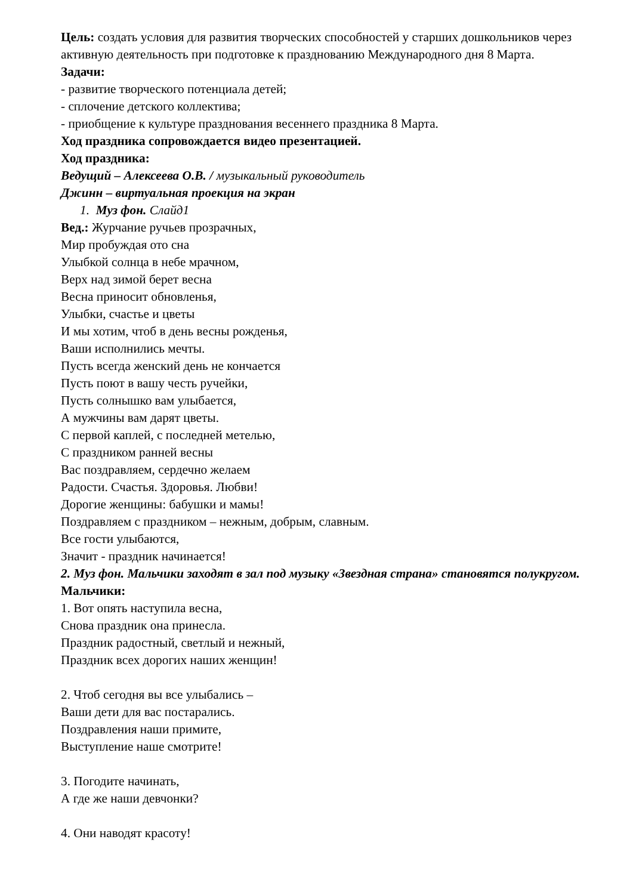Цель: создать условия для развития творческих способностей у старших дошкольников через активную деятельность при подготовке к празднованию Международного дня 8 Марта.
Задачи:
- развитие творческого потенциала детей;
- сплочение детского коллектива;
- приобщение к культуре празднования весеннего праздника 8 Марта.
Ход праздника сопровождается видео презентацией.
Ход праздника:
Ведущий – Алексеева О.В. / музыкальный руководитель
Джинн – виртуальная проекция на экран
1. Муз фон. Слайд1
Вед.: Журчание ручьев прозрачных,
Мир пробуждая ото сна
Улыбкой солнца в небе мрачном,
Верх над зимой берет весна
Весна приносит обновленья,
Улыбки, счастье и цветы
И мы хотим, чтоб в день весны рожденья,
Ваши исполнились мечты.
Пусть всегда женский день не кончается
Пусть поют в вашу честь ручейки,
Пусть солнышко вам улыбается,
А мужчины вам дарят цветы.
С первой каплей, с последней метелью,
С праздником ранней весны
Вас поздравляем, сердечно желаем
Радости. Счастья. Здоровья. Любви!
Дорогие женщины: бабушки и мамы!
Поздравляем с праздником – нежным, добрым, славным.
Все гости улыбаются,
Значит - праздник начинается!
2. Муз фон. Мальчики заходят в зал под музыку «Звездная страна» становятся полукругом.
Мальчики:
1. Вот опять наступила весна,
Снова праздник она принесла.
Праздник радостный, светлый и нежный,
Праздник всех дорогих наших женщин!
2. Чтоб сегодня вы все улыбались –
Ваши дети для вас постарались.
Поздравления наши примите,
Выступление наше смотрите!
3. Погодите начинать,
А где же наши девчонки?
4. Они наводят красоту!